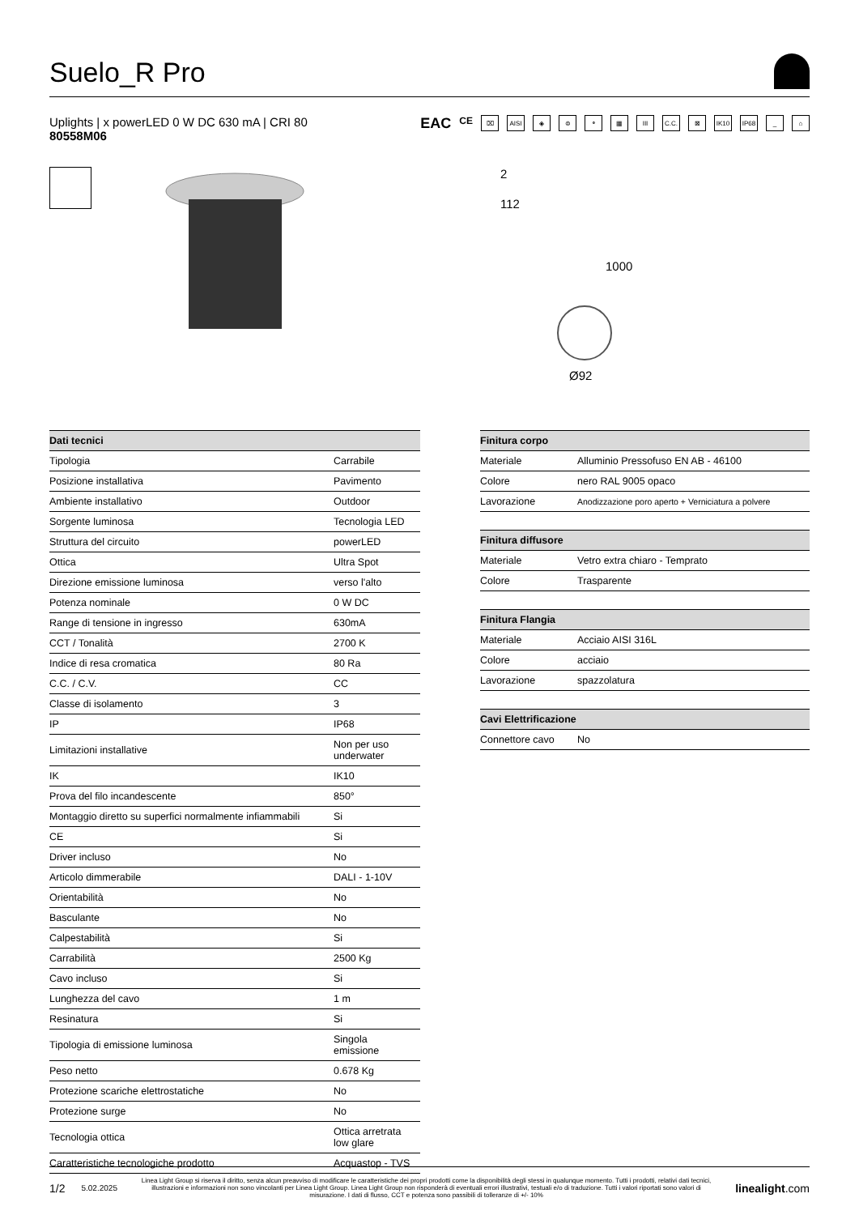Suelo_R Pro
Uplights | x powerLED 0 W DC 630 mA | CRI 80
80558M06
EAC CE ⌧ AISI ◈ ⊜ ⚬ ▦ III C.C. ⊠ IK10 IP68 _ ⌂
2
112
1000
Ø92
| Dati tecnici | |
| --- | --- |
| Tipologia | Carrabile |
| Posizione installativa | Pavimento |
| Ambiente installativo | Outdoor |
| Sorgente luminosa | Tecnologia LED |
| Struttura del circuito | powerLED |
| Ottica | Ultra Spot |
| Direzione emissione luminosa | verso l'alto |
| Potenza nominale | 0 W DC |
| Range di tensione in ingresso | 630mA |
| CCT / Tonalità | 2700 K |
| Indice di resa cromatica | 80 Ra |
| C.C. / C.V. | CC |
| Classe di isolamento | 3 |
| IP | IP68 |
| Limitazioni installative | Non per uso underwater |
| IK | IK10 |
| Prova del filo incandescente | 850° |
| Montaggio diretto su superfici normalmente infiammabili | Si |
| CE | Si |
| Driver incluso | No |
| Articolo dimmerabile | DALI - 1-10V |
| Orientabilità | No |
| Basculante | No |
| Calpestabilità | Si |
| Carrabilità | 2500 Kg |
| Cavo incluso | Si |
| Lunghezza del cavo | 1 m |
| Resinatura | Si |
| Tipologia di emissione luminosa | Singola emissione |
| Peso netto | 0.678 Kg |
| Protezione scariche elettrostatiche | No |
| Protezione surge | No |
| Tecnologia ottica | Ottica arretrata low glare |
| Caratteristiche tecnologiche prodotto | Acquastop - TVS |
| Finitura corpo | |
| --- | --- |
| Materiale | Alluminio Pressofuso EN AB - 46100 |
| Colore | nero RAL 9005 opaco |
| Lavorazione | Anodizzazione poro aperto + Verniciatura a polvere |
| Finitura diffusore | |
| --- | --- |
| Materiale | Vetro extra chiaro - Temprato |
| Colore | Trasparente |
| Finitura Flangia | |
| --- | --- |
| Materiale | Acciaio AISI 316L |
| Colore | acciaio |
| Lavorazione | spazzolatura |
| Cavi Elettrificazione | |
| --- | --- |
| Connettore cavo | No |
1/2 5.02.2025 Linea Light Group si riserva il diritto, senza alcun preavviso di modificare le caratteristiche dei propri prodotti come la disponibilità degli stessi in qualunque momento. Tutti i prodotti, relativi dati tecnici, illustrazioni e informazioni non sono vincolanti per Linea Light Group. Linea Light Group non risponderà di eventuali errori illustrativi, testuali e/o di traduzione. Tutti i valori riportati sono valori di misurazione. I dati di flusso, CCT e potenza sono passibili di tolleranze di +/- 10% linealight.com